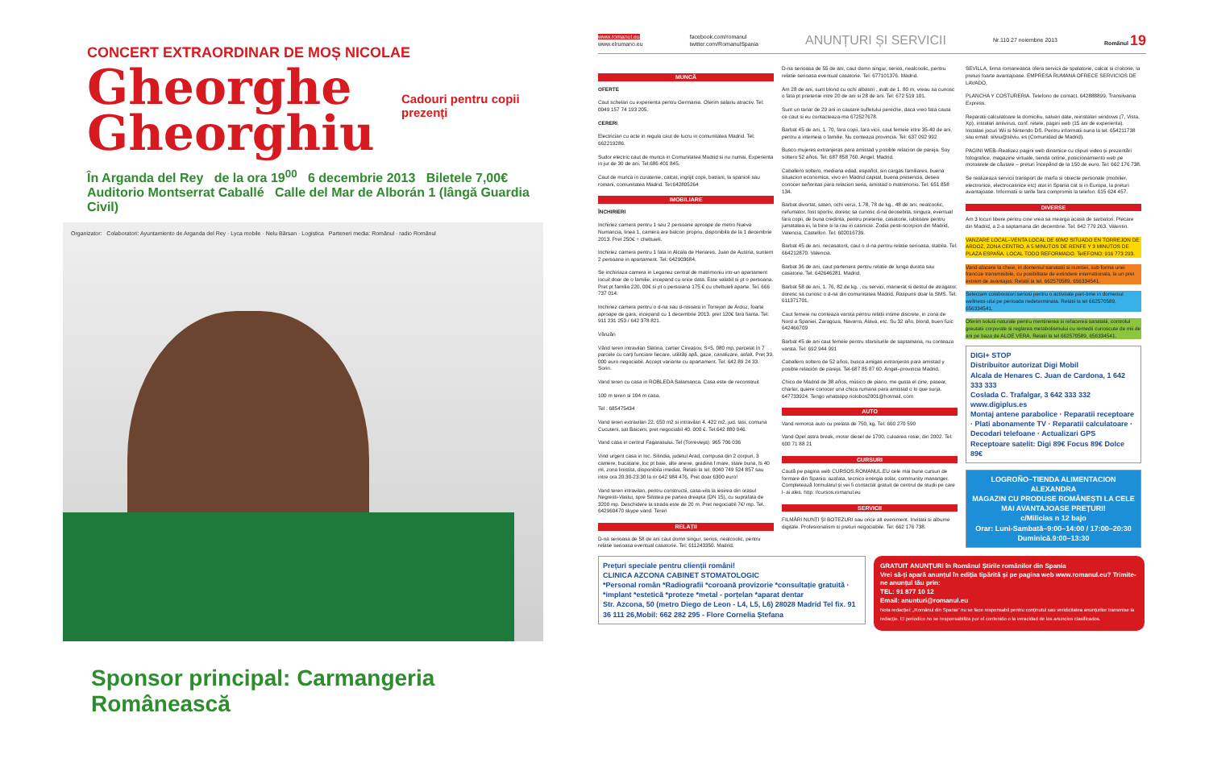CONCERT EXTRAORDINAR DE MOȘ NICOLAE
Gheorghe
Gheorghiu
Cadouri pentru copii prezenți
În Arganda del Rey de la ora 19<sup>00</sup> 6 decembrie 2013 Biletele 7,00€
Auditorio Montserrat Caballé Calle del Mar de Alborán 1 (lângă Guardia Civil)
Organizator: Colaboratori: Ayuntamiento de Arganda del Rey · Lyca mobile · Nelu Bârsan · Logistica Parteneri media: Românul · radio Românul
Sponsor principal: Carmangeria Românească
www.romanul.eu
www.elrumano.eu
facebook.com/romanul
twitter.com/RomanulSpania
ANUNȚURI ȘI SERVICII
Nr.110 27 noiembrie 2013 Românul 19
MUNCĂ
OFERTE
Caut schelari cu experienta pentru Germania. Oferim salariu atractiv. Tel: 0049 157 74 193 205.
CERERI
Electrician cu acte in regula caut de lucru in comunitatea Madrid. Tel: 662219286.
Sudor electric caut de munca in Comunitatea Madrid si nu numai. Experienta in jur de 30 de ani. Tel:686 401 845.
Caut de munca in curatenie, calcat, ingrijit copii, batrani, la spanioli sau romani, comunitatea Madrid. Tel:642805264
IMOBILIARE
ÎNCHIRIERI
Inchiriez camera pentru 1 sau 2 persoane aproape de metro Nueva Numancia, linea 1, camera are balcon propriu, disponibila de la 1 decembrie 2013. Pret 250€ + cheltuieli.
Inchiriez camera pentru 1 fata in Alcala de Henares, Juan de Austria, suntem 2 persoane in apartament. Tel: 642903684.
Se inchiriaza camera in Leganez central de matrimoniu intr-un apartament locuit doar de o familie, incepand cu orice data. Este valabil si pt o persoana. Pret pt familia 220, 00€ si pt o persoiana 175 € cu cheltuieli aparte. Tel. 666 737 014.
Inchiriez camera pentru o d-na sau d-nisoara in Torrejon de Ardoz, foarte aproape de gara, incepand cu 1 decembrie 2013. pret 120€ fara fianta. Tel: 911 231 253 / 642 378 821.
Vânzări
Vând teren intravilan Slatina, cartier Cireașov, S=5. 080 mp, parcelat în 7 parcele cu carți funciare fiecare, utilități apă, gaze, canalizare, asfalt. Preț 39. 000 euro negociabil. Accept variante cu apartament. Tel: 642 89 24 33. Sorin.
Vand teren cu casa in ROBLEDA Salamanca. Casa este de reconstruit
100 m teren si 104 m casa.
Tel : 685475434
Vand teren extravilan 22. 650 m2 si intravilan 4. 422 m2, jud. Iasi, comuna Cucuteni, sat Baiceni, pret negociabil 40. 000 €. Tel:642 880 046.
Vand casa in centrul Fagarasului. Tel (Torrevieja): 965 706 036
Vind urgent casa in loc. Silindia, judetul Arad, compusa din 2 corpuri, 3 camere, bucatarie, loc pt baie, alte anexe, gradina f mare, stare buna, fs 40 ml, zona linistita, disponibila imediat. Relatii la tel. 0040 749 524 857 sau intre ora 20:30-23:30 la nr 642 984 476. Pret doar 6300 euro!
Vand teren intravilan, pentru constructii, casa-vila la iesirea din orasul Negresti-Vaslui, spre Silistea pe partea dreapta (DN 15), cu suprafata de 3200 mp. Deschidere la strada este de 20 m. Pret negociabil 7€/ mp. Tel. 642960470 skype vand. Teren
RELAȚII
D-na serioasa de 58 de ani caut domn singur, serios, nealcoolic, pentru relatie serioasa eventual casatorie. Tel: 611243350. Madrid.
D-na serioasa de 55 de ani, caut domn singur, serios, nealcoolic, pentru relatie serioasa eventual casatorie. Tel: 677101376. Madrid.
Am 28 de ani, sunt blond cu ochi albastri , inalt de 1. 80 m, vreau sa cunosc o fata pt prietenie intre 20 de ani si 28 de ani. Tel: 672 519 101.
Sunt un tanar de 29 ani in cautare sufletului pereche, daca vreo fata cauta ce caut si eu contacteaza-ma 672527678.
Barbat 45 de ani, 1. 70, fara copii, fara vicii, caut femeie intre 35-40 de ani, pentru a intemeia o familie. Nu conteaza provincia. Tel: 637 092 992
Busco mujeres extranjeras para amistad y posible relacion de pareja. Soy soltero 52 años. Tel: 687 858 760. Angel. Madrid.
Caballero soltero, mediana edad, español, sin cargas familiares, buena situacion economica, vivo en Madrid capital, buena presencia, desea conocer señoritas para relacion seria, amistad o matrimonio. Tel: 651 858 134.
Barbat divortat, saten, ochi verzi, 1.78, 78 de kg., 48 de ani, nealcoolic, nefumator, fost sportiv, doresc sa cunosc d-na deosebita, singura, eventual fara copii, de buna credinta, pentru prietenie, casatorie, iubitoare pentru jumatatea ei, la bine si la rau in casnicie. Zodia pesti-scorpion din Madrid, Valencia, Castellon. Tel: 602016739.
Barbat 45 de ani, necasatorit, caut o d-na pentru relatie serioasa, stabila. Tel: 664212870. Valencia.
Barbat 36 de ani, caut partenera pentru relatie de lunga durata sau casatorie. Tel: 642646281. Madrid.
Barbat 58 de ani, 1. 76, 82 de kg. , cu servici, manierat si destul de atragator, doresc sa cunosc o d-na din comunitatea Madrid. Raspuns doar la SMS. Tel: 611371701.
Caut femeie nu conteaza varsta pentru relatii intime discrete, in zona de Nord a Spaniei, Zaragoza, Navarra, Alava, etc. Su 32 año, blond, buen fizic 642466709
Barbat 45 de ani caut femeie pentru sfarsiturile de saptamana, nu conteaza varsta. Tel: 692 944 991
Caballero soltero de 52 años, busca amigas extranjeras para amistad y posible relación de pareja. Tel-687 85 87 60. Angel–provincia Madrid.
Chico de Madrid de 38 años, músico de piano, me gusta el cine, pasear, charlar, quiere conocer una chica rumana para amistad o lo que surja. 647733924. Tengo whatsapp riolobos2001@hotmail. com
AUTO
Vand remorca auto cu prelata de 750, kg. Tel: 660 270 590
Vand Opel astra break, motor diesel de 1700, culoarea rosie, din 2002. Tel: 600 71 88 21
CURSURI
Caută pe pagina web CURSOS.ROMANUL.EU cele mai bune cursuri de formare din Spania: azafata, tecnico energia solar, community mananger. Completează formularul și vei fi contactat gratuit de centrul de studii pe care l- ai ales. http: //cursos.romanul.eu
SERVICII
FILMĂRI NUNȚI ȘI BOTEZURI sau orice alt eveniment. Invitatii si albume digitale. Profesionalism si preturi negociabile. Tel: 662 176 738.
SEVILLA, firma romaneasca ofera servicii de spalatorie, calcat si croitorie, la preturi foarte avantajoase. EMPRESA RUMANA OFRECE SERVICIOS DE LAVADO,
PLANCHA Y COSTURERIA. Telefono de contact. 642888899, Transilvania Express.
Reparatii calculatoare la domiciliu, salvari date, reinstalari windows (7, Vista, Xp), instalari antivirus, conf. retele, pagini web (15 ani de experienta). Instalari jocuri Wii si Nintendo DS. Pentru informatii suna la tel: 654211738 sau email: silviu@silviu. es (Comunidad de Madrid).
PAGINI WEB–Realizez pagini web dinamice cu clipuri video și prezentări fotografice, magazine virtuale, tienda online, posicionamiento web pe motoarele de căutare – preturi începând de la 150 de euro. Tel: 662 176 738.
Se realizeaza servicii transport de marfa si obiecte personale (mobilier, electronice, electrocasnice etc) atat in Spania cat si in Europa, la preturi avantajoase. Informatii si tarife fara compromis la telefon: 615 624 457.
DIVERSE
Am 3 locuri libere pentru cine vrea sa mearga acasa de sarbatori. Plecare din Madrid, a 2-a saptamana din decembrie. Tel: 642 779 263. Valentin.
VANZARE LOCAL–VENTA LOCAL DE 60M2 SITUADO EN TORREJON DE ARDOZ, ZONA CENTRO, A 5 MINUTOS DE RENFE Y 3 MINUTOS DE PLAZA ESPAÑA. LOCAL TODO REFORMADO. TelEFONO: 916 773 293.
Vand afacere la cheie, in domeniul sanatatii si nutritiei, sub forma unei francize transmisibile, cu posibilitate de extindere internationala, la un pret extrem de avantajos: Relatii la tel. 662570589, 656334541.
Selectam colaboratori seriosi pentru o activitate part-time in domeniul wellness-ului pe perioada nedeterminata. Relatii la tel 662570589, 656334541.
Oferim solutii naturale pentru mentinerea si refacerea sanatatii, controlul greutatii corporale si reglarea metabolismului cu remedii cunoscute de mii de ani pe baza de ALOE VERA. Relatii la tel 662570589, 656334541.
DIGI+ STOP
Distribuitor autorizat Digi Mobil
Alcala de Henares C. Juan de Cardona, 1 642 333 333
Coslada C. Trafalgar, 3 642 333 332
www.digiplus.es
Montaj antene parabolice · Reparatii receptoare · Plati abonamente TV · Reparatii calculatoare · Decodari telefoane · Actualizari GPS
Receptoare satelit: Digi 89€ Focus 89€ Dolce 89€
LOGROÑO–TIENDA ALIMENTACION ALEXANDRA
MAGAZIN CU PRODUSE ROMÂNEȘTI LA CELE MAI AVANTAJOASE PREȚURI!
c/Milicias n 12 bajo
Orar: Luni-Sambată–9:00–14:00 / 17:00–20:30 Duminică.9:00–13:30
Prețuri speciale pentru clienții români!
CLINICA AZCONA CABINET STOMATOLOGIC
*Personal român *Radiografii *coroană provizorie *consultație gratuită · *implant *estetică *proteze *metal - porțelan *aparat dentar
Str. Azcona, 50 (metro Diego de Leon - L4, L5, L6) 28028 Madrid Tel fix. 91 36 111 26,Mobil: 662 282 295 - Flore Cornelia Ștefana
GRATUIT ANUNȚURI în Românul Știrile românilor din Spania
Vrei să-ți apară anunțul în ediția tipărită și pe pagina web www.romanul.eu? Trimite-ne anunțul tău prin:
TEL: 91 877 10 12
Email: anunturi@romanul.eu
Nota redacției: „Românul din Spania” nu se face responsabil pentru conținutul sau veridicitatea anunțurilor transmise la redacție. El periodico no se responsabiliza por el contenido o la veracidad de los anuncios clasificados.